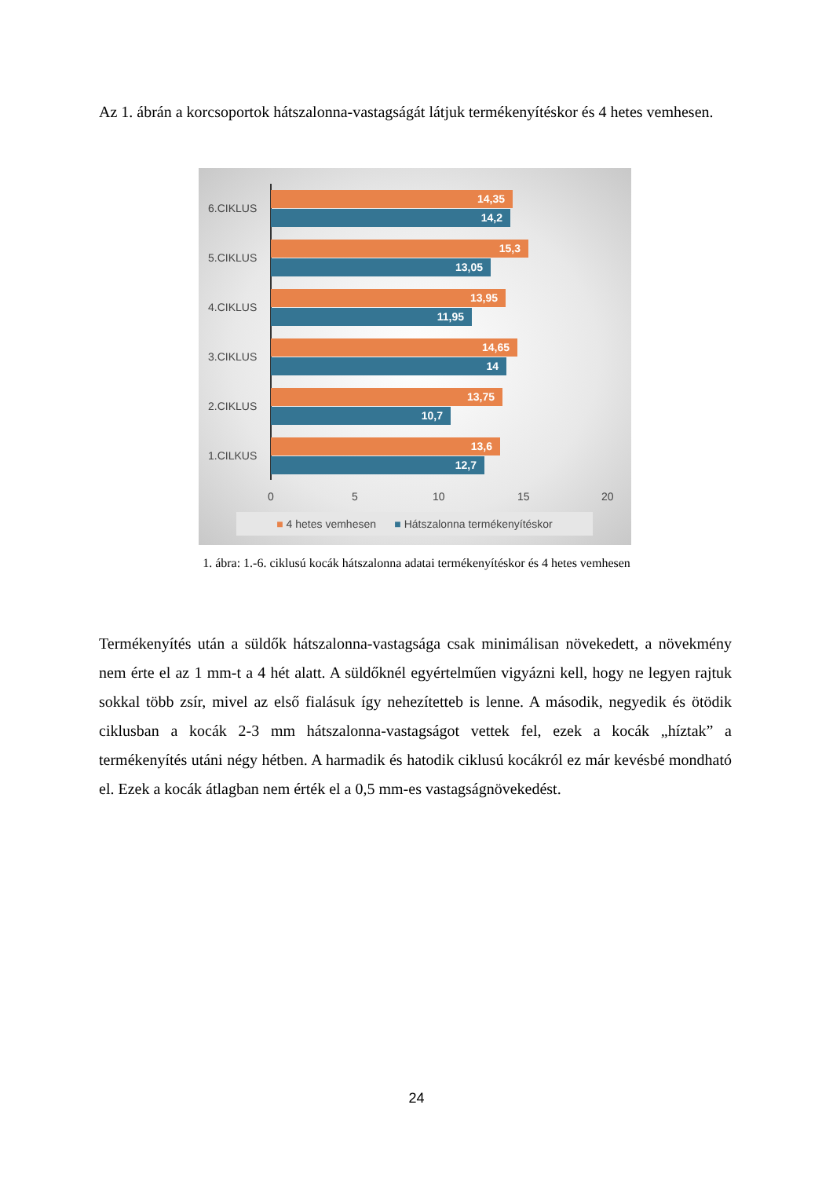Az 1. ábrán a korcsoportok hátszalonna-vastagságát látjuk termékenyítéskor és 4 hetes vemhesen.
6.CIKLUS
14,35
14,2
5.CIKLUS
15,3
13,05
4.CIKLUS
13,95
11,95
3.CIKLUS
14,65
14
2.CIKLUS
13,75
10,7
1.CILKUS
13,6
12,7
0 5 10 15 20
■ 4 hetes vemhesen ■ Hátszalonna termékenyítéskor
1. ábra: 1.-6. ciklusú kocák hátszalonna adatai termékenyítéskor és 4 hetes vemhesen
Termékenyítés után a süldők hátszalonna-vastagsága csak minimálisan növekedett, a növekmény nem érte el az 1 mm-t a 4 hét alatt. A süldőknél egyértelműen vigyázni kell, hogy ne legyen rajtuk sokkal több zsír, mivel az első fialásuk így nehezítetteb is lenne. A második, negyedik és ötödik ciklusban a kocák 2-3 mm hátszalonna-vastagságot vettek fel, ezek a kocák „híztak” a termékenyítés utáni négy hétben. A harmadik és hatodik ciklusú kocákról ez már kevésbé mondható el. Ezek a kocák átlagban nem érték el a 0,5 mm-es vastagságnövekedést.
24